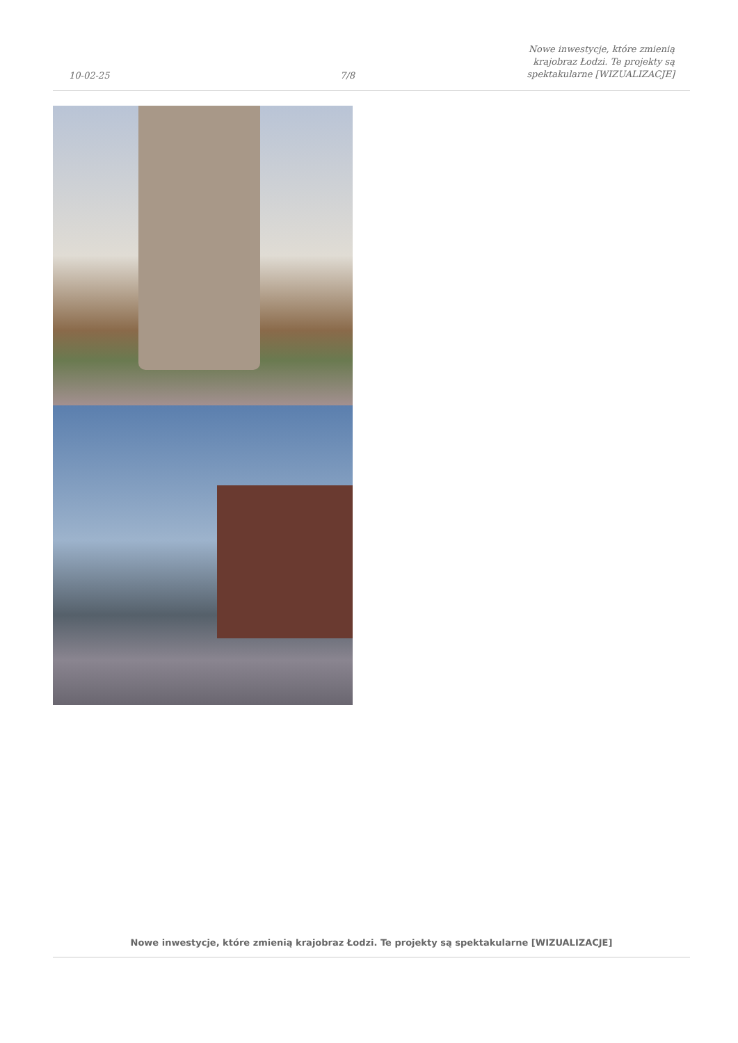10-02-25
7/8
Nowe inwestycje, które zmienią
krajobraz Łodzi. Te projekty są
spektakularne [WIZUALIZACJE]
Nowe inwestycje, które zmienią krajobraz Łodzi. Te projekty są spektakularne [WIZUALIZACJE]